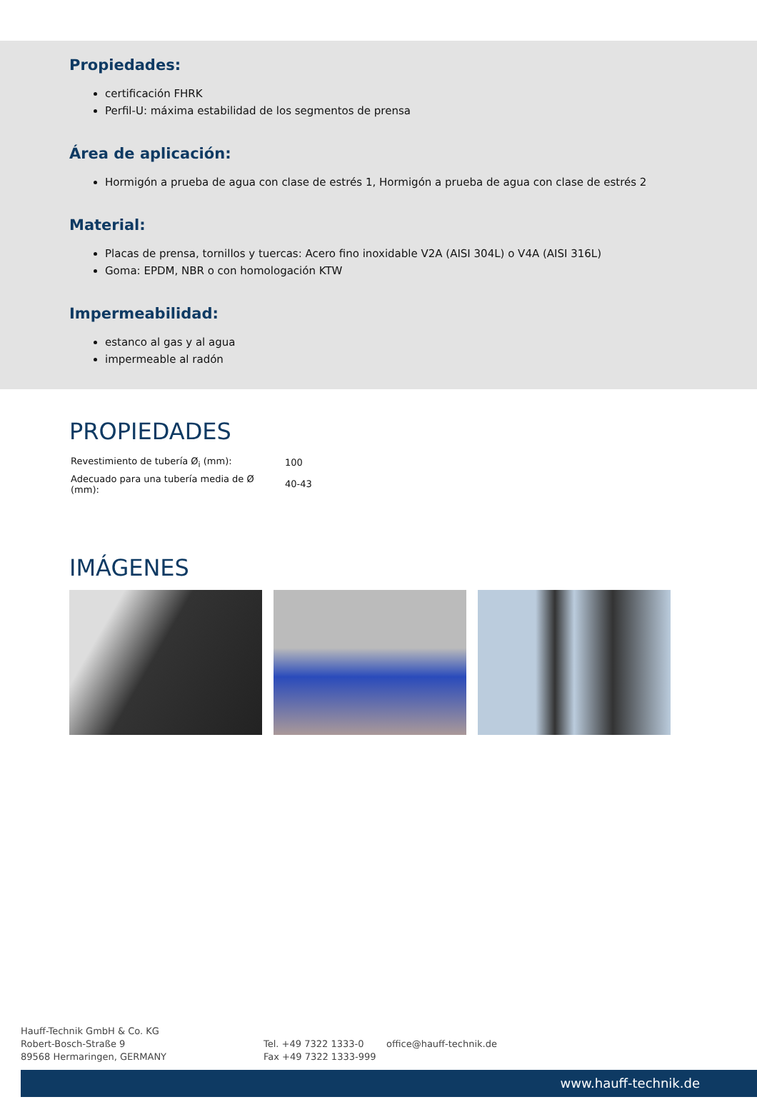Propiedades:
certificación FHRK
Perfil-U: máxima estabilidad de los segmentos de prensa
Área de aplicación:
Hormigón a prueba de agua con clase de estrés 1, Hormigón a prueba de agua con clase de estrés 2
Material:
Placas de prensa, tornillos y tuercas: Acero fino inoxidable V2A (AISI 304L) o V4A (AISI 316L)
Goma: EPDM, NBR o con homologación KTW
Impermeabilidad:
estanco al gas y al agua
impermeable al radón
PROPIEDADES
| Revestimiento de tubería Ø<sub>i</sub> (mm): | 100 |
| Adecuado para una tubería media de Ø (mm): | 40-43 |
IMÁGENES
Hauff-Technik GmbH & Co. KG
Robert-Bosch-Straße 9
89568 Hermaringen, GERMANY
Tel. +49 7322 1333-0
Fax +49 7322 1333-999
office@hauff-technik.de
www.hauff-technik.de